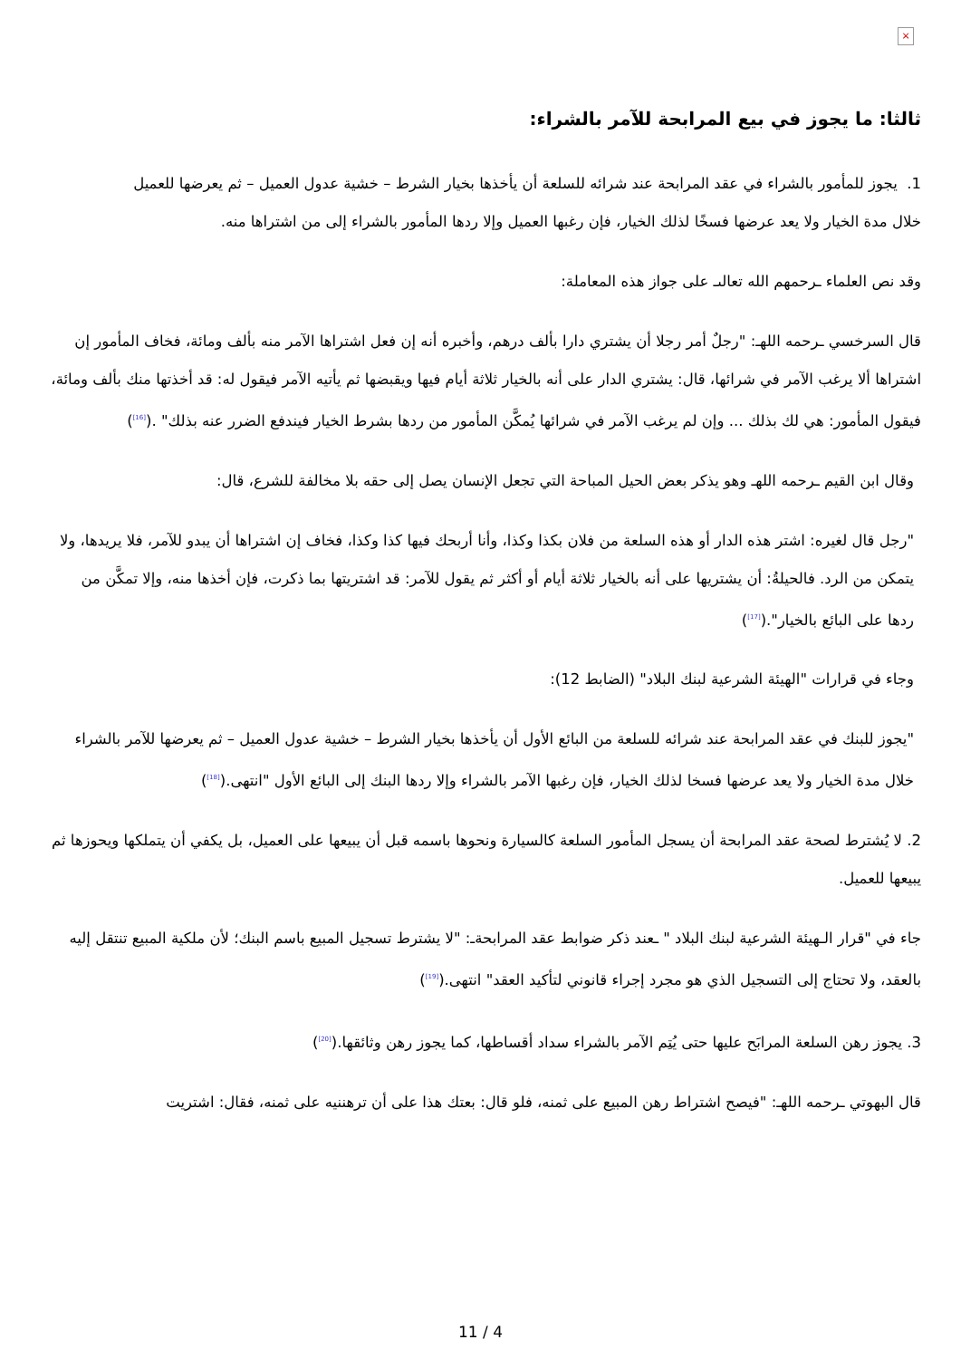×
ثالثا: ما يجوز في بيع المرابحة للآمر بالشراء:
1. يجوز للمأمور بالشراء في عقد المرابحة عند شرائه للسلعة أن يأخذها بخيار الشرط – خشية عدول العميل – ثم يعرضها للعميل خلال مدة الخيار ولا يعد عرضها فسخًا لذلك الخيار، فإن رغبها العميل وإلا ردها المأمور بالشراء إلى من اشتراها منه.
وقد نص العلماء ـرحمهم الله تعالىـ على جواز هذه المعاملة:
قال السرخسي ـرحمه اللهـ: "رجلٌ أمر رجلا أن يشتري دارا بألف درهم، وأخبره أنه إن فعل اشتراها الآمر منه بألف ومائة، فخاف المأمور إن اشتراها ألا يرغب الآمر في شرائها، قال: يشتري الدار على أنه بالخيار ثلاثة أيام فيها ويقبضها ثم يأتيه الآمر فيقول له: قد أخذتها منك بألف ومائة، فيقول المأمور: هي لك بذلك ... وإن لم يرغب الآمر في شرائها يُمكَّن المأمور من ردها بشرط الخيار فيندفع الضرر عنه بذلك" .(<sup>[16]</sup>)
وقال ابن القيم ـرحمه اللهـ وهو يذكر بعض الحيل المباحة التي تجعل الإنسان يصل إلى حقه بلا مخالفة للشرع، قال:
"رجل قال لغيره: اشتر هذه الدار أو هذه السلعة من فلان بكذا وكذا، وأنا أربحك فيها كذا وكذا، فخاف إن اشتراها أن يبدو للآمر، فلا يريدها، ولا يتمكن من الرد. فالحيلةُ: أن يشتريها على أنه بالخيار ثلاثة أيام أو أكثر ثم يقول للآمر: قد اشتريتها بما ذكرت، فإن أخذها منه، وإلا تمكَّن من ردها على البائع بالخيار".(<sup>[17]</sup>)
وجاء في قرارات "الهيئة الشرعية لبنك البلاد" (الضابط 12):
"يجوز للبنك في عقد المرابحة عند شرائه للسلعة من البائع الأول أن يأخذها بخيار الشرط – خشية عدول العميل – ثم يعرضها للآمر بالشراء خلال مدة الخيار ولا يعد عرضها فسخا لذلك الخيار، فإن رغبها الآمر بالشراء وإلا ردها البنك إلى البائع الأول "انتهى.(<sup>[18]</sup>)
2. لا يُشترط لصحة عقد المرابحة أن يسجل المأمور السلعة كالسيارة ونحوها باسمه قبل أن يبيعها على العميل، بل يكفي أن يتملكها ويحوزها ثم يبيعها للعميل.
جاء في "قرار الـهيئة الشرعية لبنك البلاد " ـعند ذكر ضوابط عقد المرابحةـ: "لا يشترط تسجيل المبيع باسم البنك؛ لأن ملكية المبيع تنتقل إليه بالعقد، ولا تحتاج إلى التسجيل الذي هو مجرد إجراء قانوني لتأكيد العقد" انتهى.(<sup>[19]</sup>)
3. يجوز رهن السلعة المرابَح عليها حتى يُتِم الآمر بالشراء سداد أقساطها، كما يجوز رهن وثائقها.(<sup>[20]</sup>)
قال البهوتي ـرحمه اللهـ: "فيصح اشتراط رهن المبيع على ثمنه، فلو قال: بعتك هذا على أن ترهننيه على ثمنه، فقال: اشتريت
11 / 4